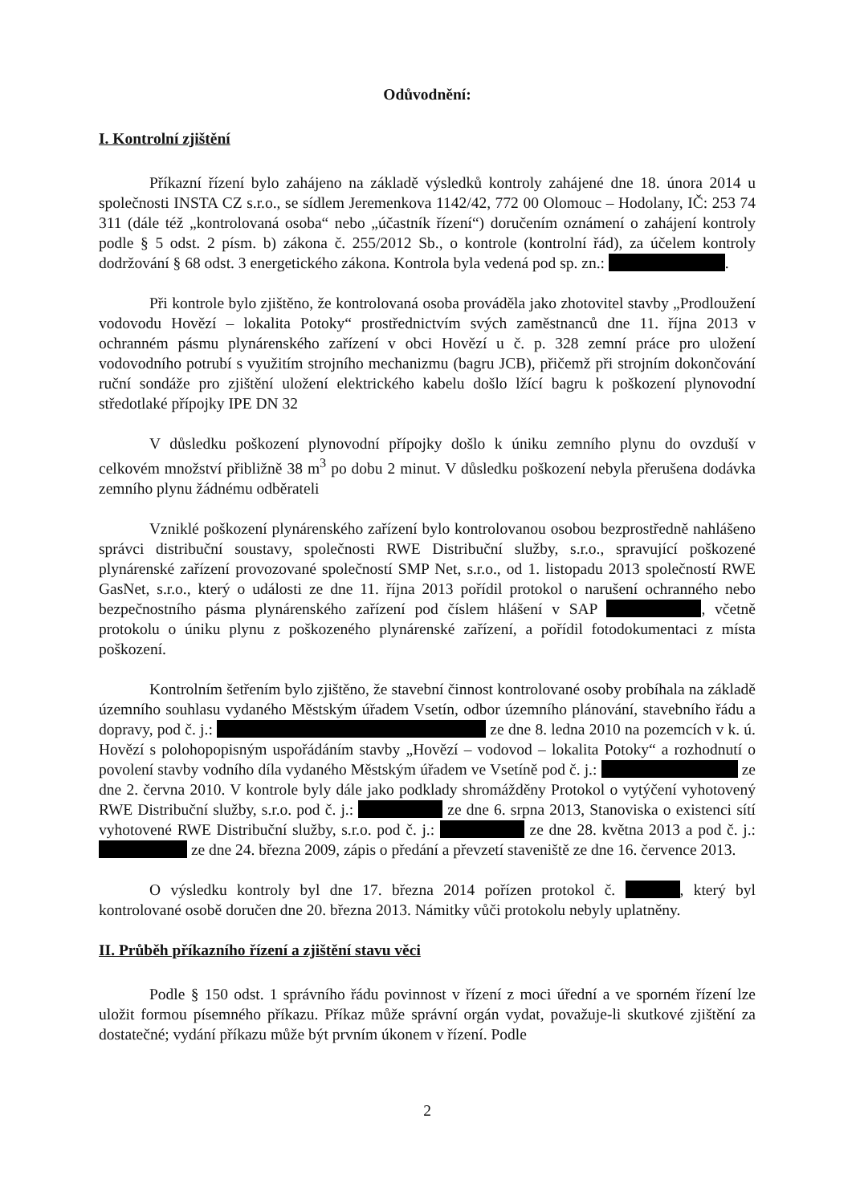Odůvodnění:
I. Kontrolní zjištění
Příkazní řízení bylo zahájeno na základě výsledků kontroly zahájené dne 18. února 2014 u společnosti INSTA CZ s.r.o., se sídlem Jeremenkova 1142/42, 772 00 Olomouc – Hodolany, IČ: 253 74 311 (dále též „kontrolovaná osoba“ nebo „účastník řízení“) doručením oznámení o zahájení kontroly podle § 5 odst. 2 písm. b) zákona č. 255/2012 Sb., o kontrole (kontrolní řád), za účelem kontroly dodržování § 68 odst. 3 energetického zákona. Kontrola byla vedená pod sp. zn.: .
Při kontrole bylo zjištěno, že kontrolovaná osoba prováděla jako zhotovitel stavby „Prodloužení vodovodu Hovězí – lokalita Potoky“ prostřednictvím svých zaměstnanců dne 11. října 2013 v ochranném pásmu plynárenského zařízení v obci Hovězí u č. p. 328 zemní práce pro uložení vodovodního potrubí s využitím strojního mechanizmu (bagru JCB), přičemž při strojním dokončování ruční sondáže pro zjištění uložení elektrického kabelu došlo lžící bagru k poškození plynovodní středotlaké přípojky IPE DN 32
V důsledku poškození plynovodní přípojky došlo k úniku zemního plynu do ovzduší v celkovém množství přibližně 38 m<sup>3</sup> po dobu 2 minut. V důsledku poškození nebyla přerušena dodávka zemního plynu žádnému odběrateli
Vzniklé poškození plynárenského zařízení bylo kontrolovanou osobou bezprostředně nahlášeno správci distribuční soustavy, společnosti RWE Distribuční služby, s.r.o., spravující poškozené plynárenské zařízení provozované společností SMP Net, s.r.o., od 1. listopadu 2013 společností RWE GasNet, s.r.o., který o události ze dne 11. října 2013 pořídil protokol o narušení ochranného nebo bezpečnostního pásma plynárenského zařízení pod číslem hlášení v SAP , včetně protokolu o úniku plynu z poškozeného plynárenské zařízení, a pořídil fotodokumentaci z místa poškození.
Kontrolním šetřením bylo zjištěno, že stavební činnost kontrolované osoby probíhala na základě územního souhlasu vydaného Městským úřadem Vsetín, odbor územního plánování, stavebního řádu a dopravy, pod č. j.: ze dne 8. ledna 2010 na pozemcích v k. ú. Hovězí s polohopopisným uspořádáním stavby „Hovězí – vodovod – lokalita Potoky“ a rozhodnutí o povolení stavby vodního díla vydaného Městským úřadem ve Vsetíně pod č. j.: ze dne 2. června 2010. V kontrole byly dále jako podklady shromážděny Protokol o vytýčení vyhotovený RWE Distribuční služby, s.r.o. pod č. j.: ze dne 6. srpna 2013, Stanoviska o existenci sítí vyhotovené RWE Distribuční služby, s.r.o. pod č. j.: ze dne 28. května 2013 a pod č. j.: ze dne 24. března 2009, zápis o předání a převzetí staveniště ze dne 16. července 2013.
O výsledku kontroly byl dne 17. března 2014 pořízen protokol č. , který byl kontrolované osobě doručen dne 20. března 2013. Námitky vůči protokolu nebyly uplatněny.
II. Průběh příkazního řízení a zjištění stavu věci
Podle § 150 odst. 1 správního řádu povinnost v řízení z moci úřední a ve sporném řízení lze uložit formou písemného příkazu. Příkaz může správní orgán vydat, považuje-li skutkové zjištění za dostatečné; vydání příkazu může být prvním úkonem v řízení. Podle
2